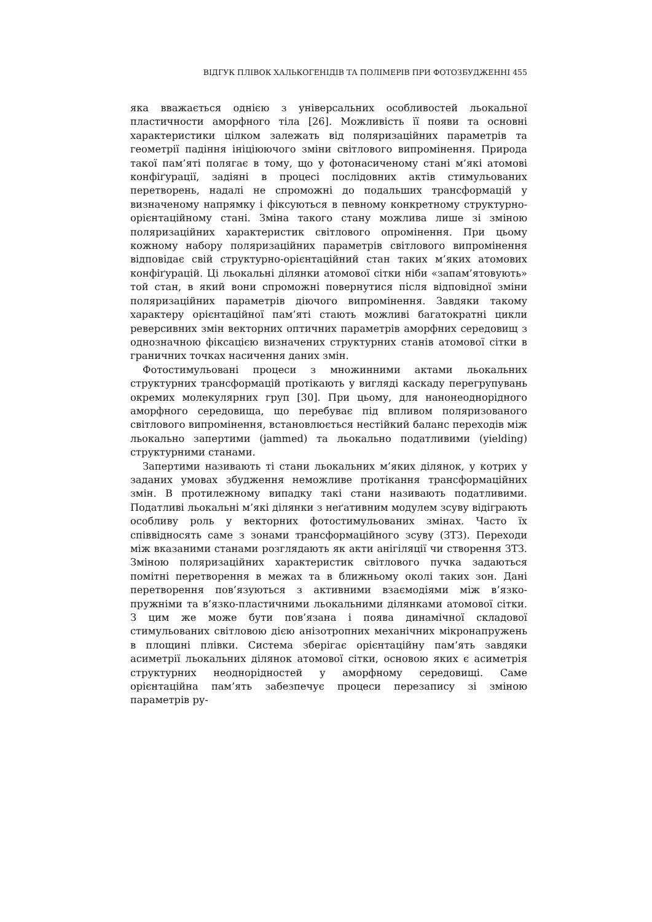ВІДГУК ПЛІВОК ХАЛЬКОГЕНІДІВ ТА ПОЛІМЕРІВ ПРИ ФОТОЗБУДЖЕННІ 455
яка вважається однією з універсальних особливостей льокальної пластичности аморфного тіла [26]. Можливість її появи та основні характеристики цілком залежать від поляризаційних параметрів та геометрії падіння ініціюючого зміни світлового випромінення. Природа такої пам’яті полягає в тому, що у фотонасиченому стані м’які атомові конфіґурації, задіяні в процесі послідовних актів стимульованих перетворень, надалі не спроможні до подальших трансформацій у визначеному напрямку і фіксуються в певному конкретному структурно-орієнтаційному стані. Зміна такого стану можлива лише зі зміною поляризаційних характеристик світлового опромінення. При цьому кожному набору поляризаційних параметрів світлового випромінення відповідає свій структурно-орієнтаційний стан таких м’яких атомових конфіґурацій. Ці льокальні ділянки атомової сітки ніби «запам’ятовують» той стан, в який вони спроможні повернутися після відповідної зміни поляризаційних параметрів діючого випромінення. Завдяки такому характеру орієнтаційної пам’яті стають можливі багатократні цикли реверсивних змін векторних оптичних параметрів аморфних середовищ з однозначною фіксацією визначених структурних станів атомової сітки в граничних точках насичення даних змін.
Фотостимульовані процеси з множинними актами льокальних структурних трансформацій протікають у вигляді каскаду перегрупувань окремих молекулярних груп [30]. При цьому, для нанонеоднорідного аморфного середовища, що перебуває під впливом поляризованого світлового випромінення, встановлюється нестійкий баланс переходів між льокально запертими (jammed) та льокально податливими (yielding) структурними станами.
Запертими називають ті стани льокальних м’яких ділянок, у котрих у заданих умовах збудження неможливе протікання трансформаційних змін. В протилежному випадку такі стани називають податливими. Податливі льокальні м’які ділянки з неґативним модулем зсуву відіграють особливу роль у векторних фотостимульованих змінах. Часто їх співвідносять саме з зонами трансформаційного зсуву (ЗТЗ). Переходи між вказаними станами розглядають як акти анігіляції чи створення ЗТЗ. Зміною поляризаційних характеристик світлового пучка задаються помітні перетворення в межах та в ближньому околі таких зон. Дані перетворення пов’язуються з активними взаємодіями між в’язко-пружніми та в’язко-пластичними льокальними ділянками атомової сітки. З цим же може бути пов’язана і поява динамічної складової стимульованих світловою дією анізотропних механічних мікронапружень в площині плівки. Система зберігає орієнтаційну пам’ять завдяки асиметрії льокальних ділянок атомової сітки, основою яких є асиметрія структурних неоднорідностей у аморфному середовищі. Саме орієнтаційна пам’ять забезпечує процеси перезапису зі зміною параметрів ру-